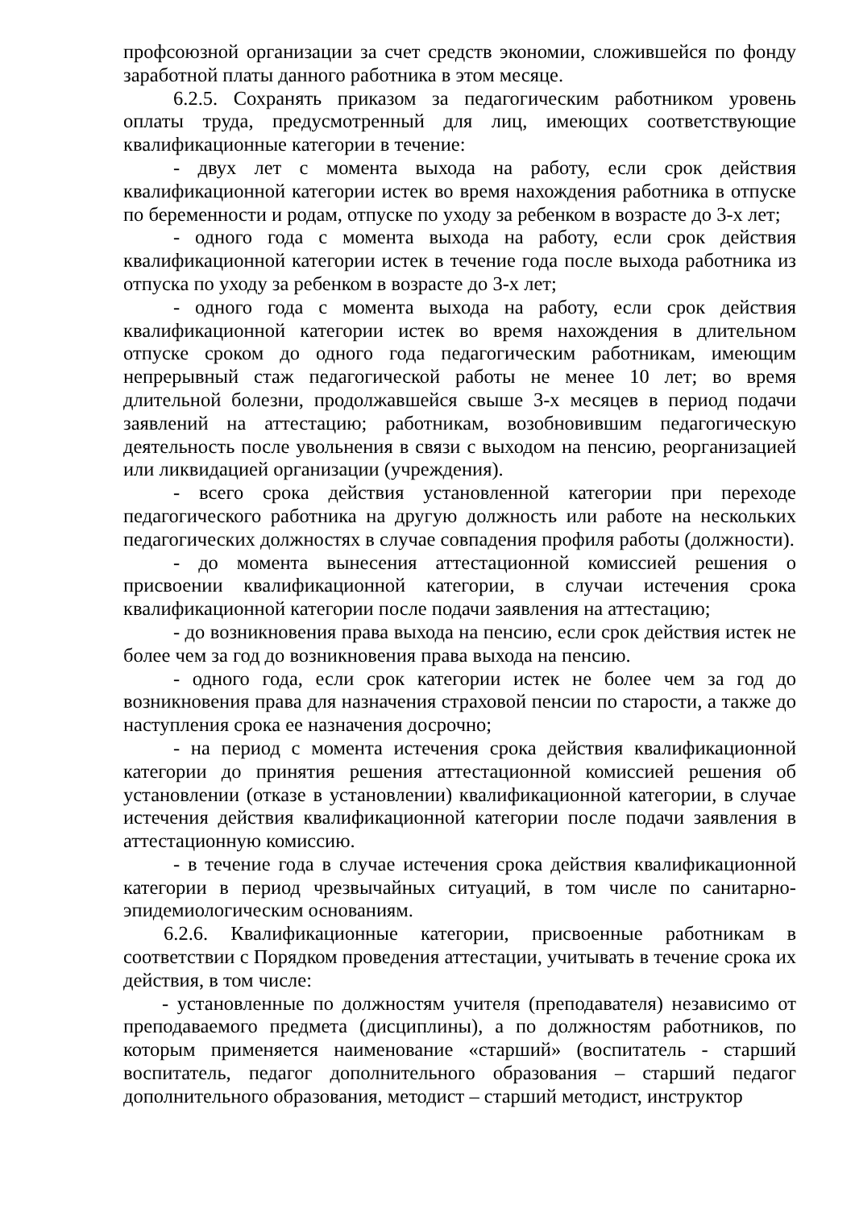профсоюзной организации за счет средств экономии, сложившейся по фонду заработной платы данного работника в этом месяце.
6.2.5. Сохранять приказом за педагогическим работником уровень оплаты труда, предусмотренный для лиц, имеющих соответствующие квалификационные категории в течение:
- двух лет с момента выхода на работу, если срок действия квалификационной категории истек во время нахождения работника в отпуске по беременности и родам, отпуске по уходу за ребенком в возрасте до 3-х лет;
- одного года с момента выхода на работу, если срок действия квалификационной категории истек в течение года после выхода работника из отпуска по уходу за ребенком в возрасте до 3-х лет;
- одного года с момента выхода на работу, если срок действия квалификационной категории истек во время нахождения в длительном отпуске сроком до одного года педагогическим работникам, имеющим непрерывный стаж педагогической работы не менее 10 лет; во время длительной болезни, продолжавшейся свыше 3-х месяцев в период подачи заявлений на аттестацию; работникам, возобновившим педагогическую деятельность после увольнения в связи с выходом на пенсию, реорганизацией или ликвидацией организации (учреждения).
- всего срока действия установленной категории при переходе педагогического работника на другую должность или работе на нескольких педагогических должностях в случае совпадения профиля работы (должности).
- до момента вынесения аттестационной комиссией решения о присвоении квалификационной категории, в случаи истечения срока квалификационной категории после подачи заявления на аттестацию;
- до возникновения права выхода на пенсию, если срок действия истек не более чем за год до возникновения права выхода на пенсию.
- одного года, если срок категории истек не более чем за год до возникновения права для назначения страховой пенсии по старости, а также до наступления срока ее назначения досрочно;
- на период с момента истечения срока действия квалификационной категории до принятия решения аттестационной комиссией решения об установлении (отказе в установлении) квалификационной категории, в случае истечения действия квалификационной категории после подачи заявления в аттестационную комиссию.
- в течение года в случае истечения срока действия квалификационной категории в период чрезвычайных ситуаций, в том числе по санитарно-эпидемиологическим основаниям.
6.2.6. Квалификационные категории, присвоенные работникам в соответствии с Порядком проведения аттестации, учитывать в течение срока их действия, в том числе:
- установленные по должностям учителя (преподавателя) независимо от преподаваемого предмета (дисциплины), а по должностям работников, по которым применяется наименование «старший» (воспитатель - старший воспитатель, педагог дополнительного образования – старший педагог дополнительного образования, методист – старший методист, инструктор